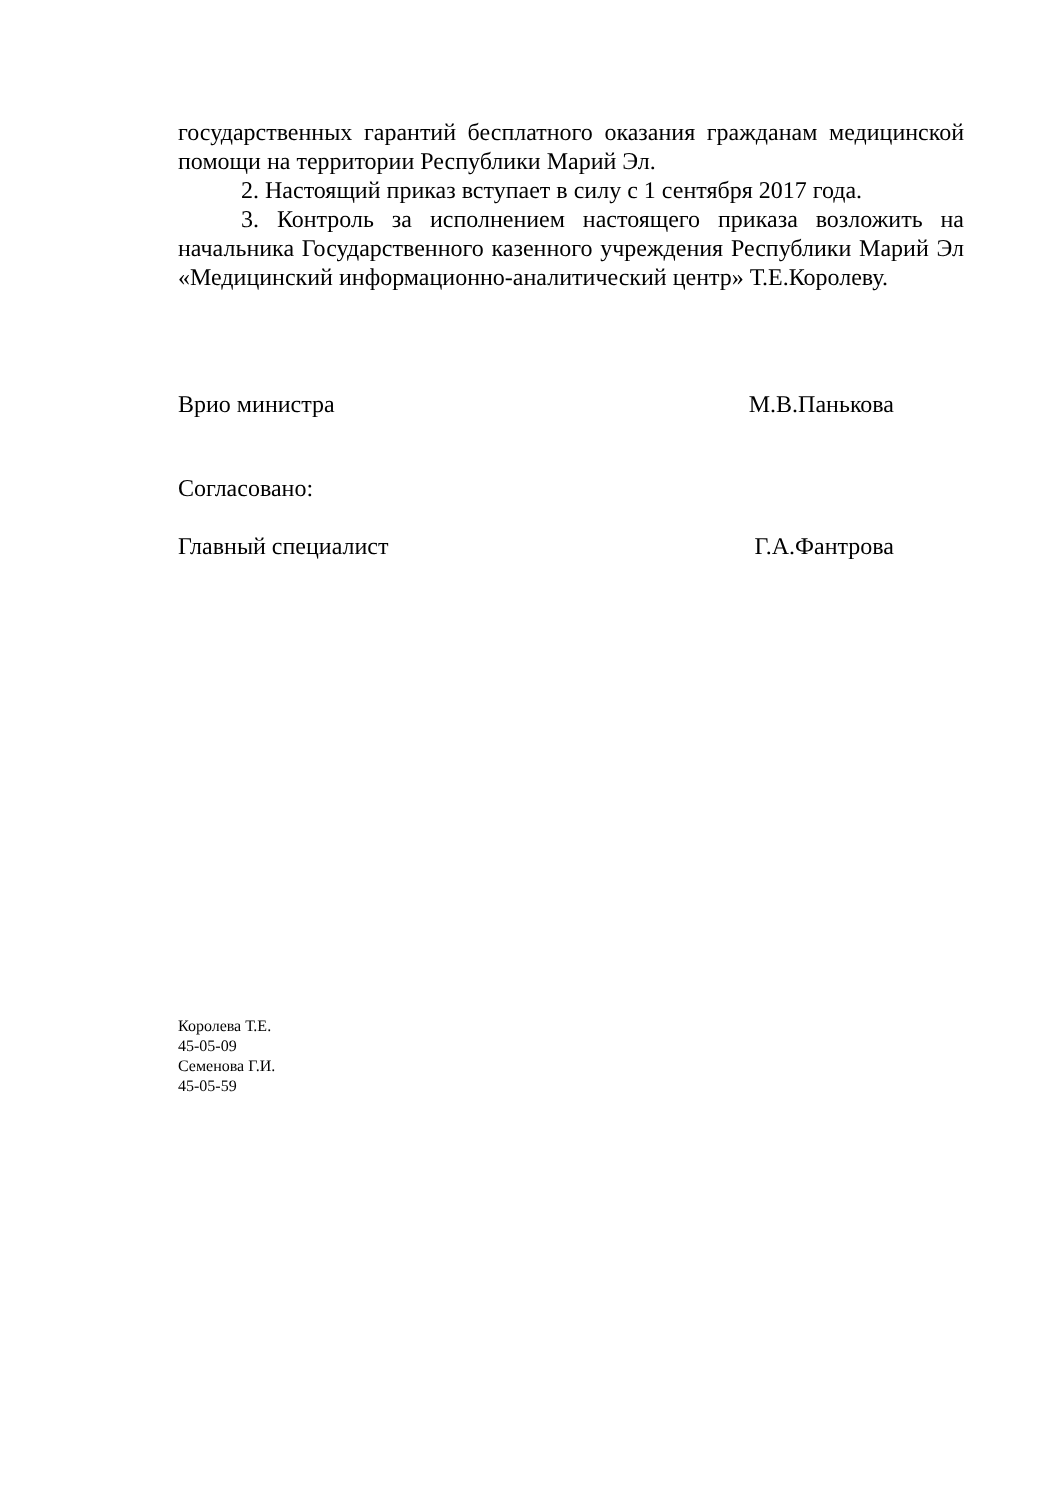государственных гарантий бесплатного оказания гражданам медицинской помощи на территории Республики Марий Эл.
2. Настоящий приказ вступает в силу с 1 сентября 2017 года.
3. Контроль за исполнением настоящего приказа возложить на начальника Государственного казенного учреждения Республики Марий Эл «Медицинский информационно-аналитический центр» Т.Е.Королеву.
Врио министра М.В.Панькова
Согласовано:
Главный специалист Г.А.Фантрова
Королева Т.Е.
45-05-09
Семенова Г.И.
45-05-59